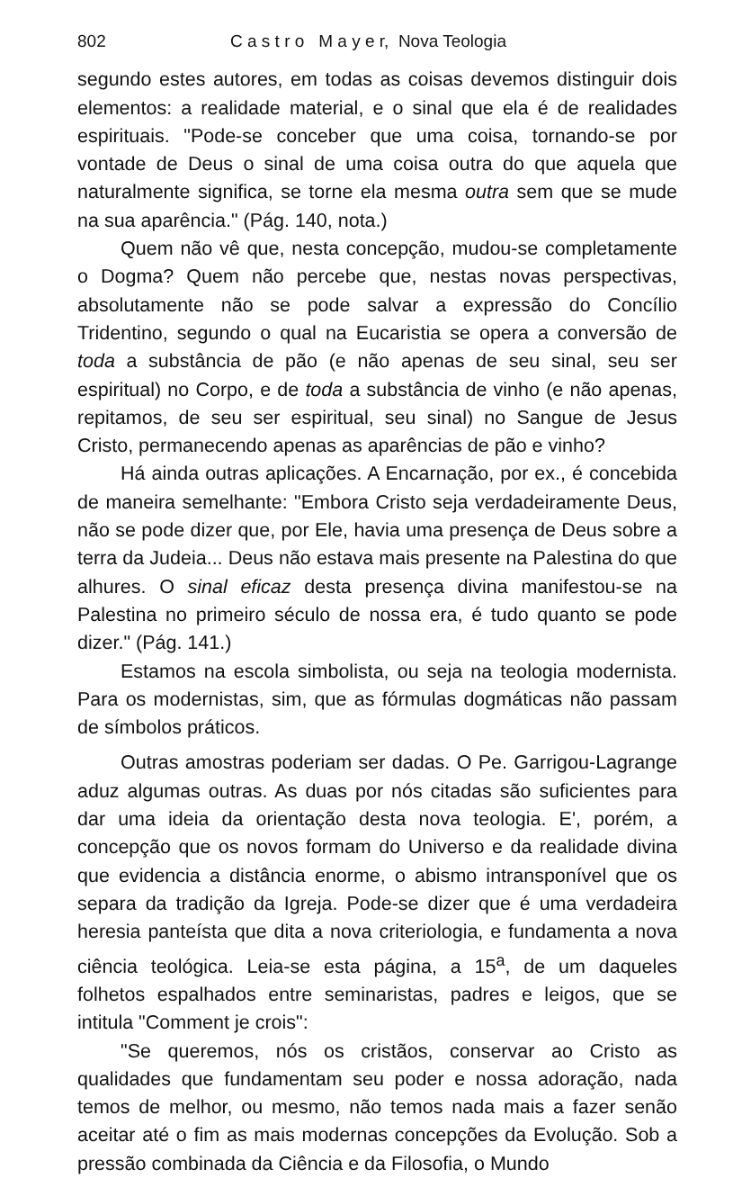802 C a s t r o M a y e r, Nova Teologia
segundo estes autores, em todas as coisas devemos distinguir dois elementos: a realidade material, e o sinal que ela é de realidades espirituais. "Pode-se conceber que uma coisa, tornando-se por vontade de Deus o sinal de uma coisa outra do que aquela que naturalmente significa, se torne ela mesma outra sem que se mude na sua aparência." (Pág. 140, nota.)
Quem não vê que, nesta concepção, mudou-se completamente o Dogma? Quem não percebe que, nestas novas perspectivas, absolutamente não se pode salvar a expressão do Concílio Tridentino, segundo o qual na Eucaristia se opera a conversão de toda a substância de pão (e não apenas de seu sinal, seu ser espiritual) no Corpo, e de toda a substância de vinho (e não apenas, repitamos, de seu ser espiritual, seu sinal) no Sangue de Jesus Cristo, permanecendo apenas as aparências de pão e vinho?
Há ainda outras aplicações. A Encarnação, por ex., é concebida de maneira semelhante: "Embora Cristo seja verdadeiramente Deus, não se pode dizer que, por Ele, havia uma presença de Deus sobre a terra da Judeia... Deus não estava mais presente na Palestina do que alhures. O sinal eficaz desta presença divina manifestou-se na Palestina no primeiro século de nossa era, é tudo quanto se pode dizer." (Pág. 141.)
Estamos na escola simbolista, ou seja na teologia modernista. Para os modernistas, sim, que as fórmulas dogmáticas não passam de símbolos práticos.
Outras amostras poderiam ser dadas. O Pe. Garrigou-Lagrange aduz algumas outras. As duas por nós citadas são suficientes para dar uma ideia da orientação desta nova teologia. E', porém, a concepção que os novos formam do Universo e da realidade divina que evidencia a distância enorme, o abismo intransponível que os separa da tradição da Igreja. Pode-se dizer que é uma verdadeira heresia panteísta que dita a nova criteriologia, e fundamenta a nova ciência teológica. Leia-se esta página, a 15<sup>a</sup>, de um daqueles folhetos espalhados entre seminaristas, padres e leigos, que se intitula "Comment je crois":
"Se queremos, nós os cristãos, conservar ao Cristo as qualidades que fundamentam seu poder e nossa adoração, nada temos de melhor, ou mesmo, não temos nada mais a fazer senão aceitar até o fim as mais modernas concepções da Evolução. Sob a pressão combinada da Ciência e da Filosofia, o Mundo